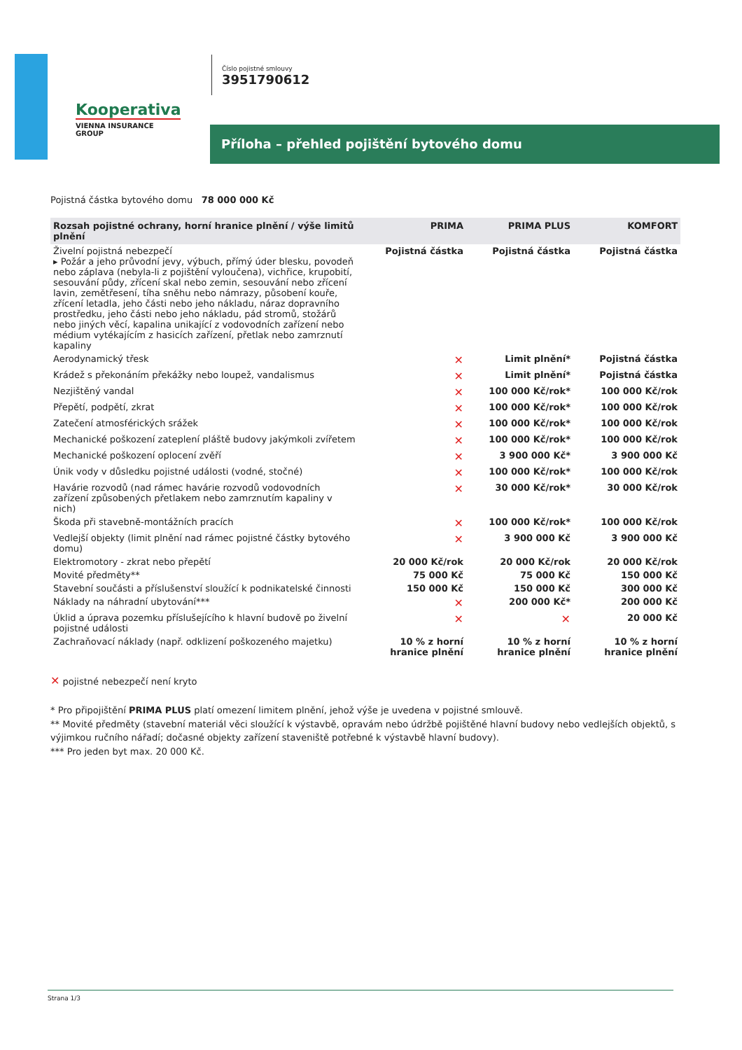Kooperativa
VIENNA INSURANCE GROUP
Číslo pojistné smlouvy
3951790612
Příloha – přehled pojištění bytového domu
Pojistná částka bytového domu 78 000 000 Kč
| Rozsah pojistné ochrany, horní hranice plnění / výše limitů plnění | PRIMA | PRIMA PLUS | KOMFORT |
| --- | --- | --- | --- |
| Živelní pojistná nebezpečí ▸ Požár a jeho průvodní jevy, výbuch, přímý úder blesku, povodeň nebo záplava (nebyla-li z pojištění vyloučena), vichřice, krupobití, sesouvání půdy, zřícení skal nebo zemin, sesouvání nebo zřícení lavin, zemětřesení, tíha sněhu nebo námrazy, působení kouře, zřícení letadla, jeho části nebo jeho nákladu, náraz dopravního prostředku, jeho části nebo jeho nákladu, pád stromů, stožárů nebo jiných věcí, kapalina unikající z vodovodních zařízení nebo médium vytékajícím z hasicích zařízení, přetlak nebo zamrznutí kapaliny | Pojistná částka | Pojistná částka | Pojistná částka |
| Aerodynamický třesk | ✕ | Limit plnění* | Pojistná částka |
| Krádež s překonáním překážky nebo loupež, vandalismus | ✕ | Limit plnění* | Pojistná částka |
| Nezjištěný vandal | ✕ | 100 000 Kč/rok* | 100 000 Kč/rok |
| Přepětí, podpětí, zkrat | ✕ | 100 000 Kč/rok* | 100 000 Kč/rok |
| Zatečení atmosférických srážek | ✕ | 100 000 Kč/rok* | 100 000 Kč/rok |
| Mechanické poškození zateplení pláště budovy jakýmkoli zvířetem | ✕ | 100 000 Kč/rok* | 100 000 Kč/rok |
| Mechanické poškození oplocení zvěří | ✕ | 3 900 000 Kč* | 3 900 000 Kč |
| Únik vody v důsledku pojistné události (vodné, stočné) | ✕ | 100 000 Kč/rok* | 100 000 Kč/rok |
| Havárie rozvodů (nad rámec havárie rozvodů vodovodních zařízení způsobených přetlakem nebo zamrznutím kapaliny v nich) | ✕ | 30 000 Kč/rok* | 30 000 Kč/rok |
| Škoda při stavebně-montážních pracích | ✕ | 100 000 Kč/rok* | 100 000 Kč/rok |
| Vedlejší objekty (limit plnění nad rámec pojistné částky bytového domu) | ✕ | 3 900 000 Kč | 3 900 000 Kč |
| Elektromotory - zkrat nebo přepětí | 20 000 Kč/rok | 20 000 Kč/rok | 20 000 Kč/rok |
| Movité předměty** | 75 000 Kč | 75 000 Kč | 150 000 Kč |
| Stavební součásti a příslušenství sloužící k podnikatelské činnosti | 150 000 Kč | 150 000 Kč | 300 000 Kč |
| Náklady na náhradní ubytování*** | ✕ | 200 000 Kč* | 200 000 Kč |
| Úklid a úprava pozemku příslušejícího k hlavní budově po živelní pojistné události | ✕ | ✕ | 20 000 Kč |
| Zachraňovací náklady (např. odklizení poškozeného majetku) | 10 % z horní hranice plnění | 10 % z horní hranice plnění | 10 % z horní hranice plnění |
✕ pojistné nebezpečí není kryto
* Pro připojištění PRIMA PLUS platí omezení limitem plnění, jehož výše je uvedena v pojistné smlouvě.
** Movité předměty (stavební materiál věci sloužící k výstavbě, opravám nebo údržbě pojištěné hlavní budovy nebo vedlejších objektů, s výjimkou ručního nářadí; dočasné objekty zařízení staveniště potřebné k výstavbě hlavní budovy).
*** Pro jeden byt max. 20 000 Kč.
Strana 1/3